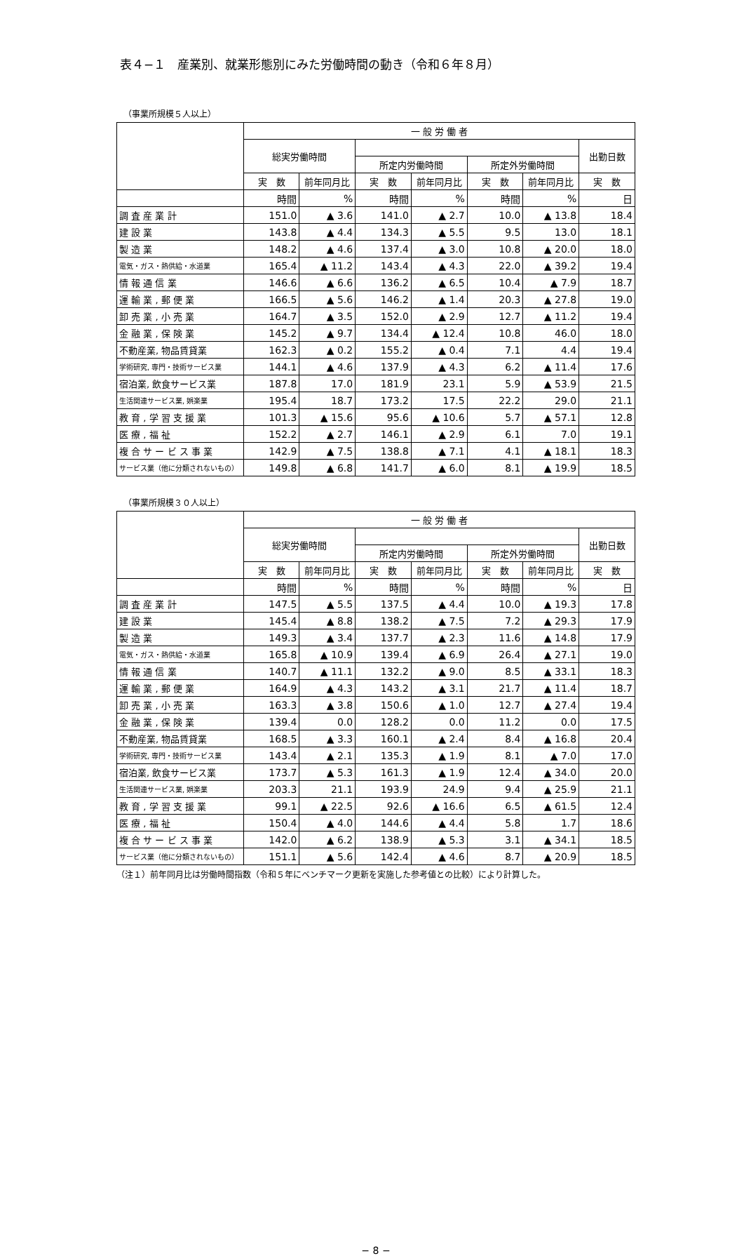表４−１　産業別、就業形態別にみた労働時間の動き（令和６年８月）
（事業所規模５人以上）
| | 一 般 労 働 者 | | | | | | |
| --- | --- | --- | --- | --- | --- | --- | --- |
| | 総実労働時間 | | | | | | 出勤日数 |
| | | | 所定内労働時間 | | 所定外労働時間 | | |
| | 実 数 | 前年同月比 | 実 数 | 前年同月比 | 実 数 | 前年同月比 | 実 数 |
| | 時間 | % | 時間 | % | 時間 | % | 日 |
| 調 査 産 業 計 | 151.0 | ▲ 3.6 | 141.0 | ▲ 2.7 | 10.0 | ▲ 13.8 | 18.4 |
| 建 設 業 | 143.8 | ▲ 4.4 | 134.3 | ▲ 5.5 | 9.5 | 13.0 | 18.1 |
| 製 造 業 | 148.2 | ▲ 4.6 | 137.4 | ▲ 3.0 | 10.8 | ▲ 20.0 | 18.0 |
| 電気・ガス・熱供給・水道業 | 165.4 | ▲ 11.2 | 143.4 | ▲ 4.3 | 22.0 | ▲ 39.2 | 19.4 |
| 情 報 通 信 業 | 146.6 | ▲ 6.6 | 136.2 | ▲ 6.5 | 10.4 | ▲ 7.9 | 18.7 |
| 運 輸 業 , 郵 便 業 | 166.5 | ▲ 5.6 | 146.2 | ▲ 1.4 | 20.3 | ▲ 27.8 | 19.0 |
| 卸 売 業 , 小 売 業 | 164.7 | ▲ 3.5 | 152.0 | ▲ 2.9 | 12.7 | ▲ 11.2 | 19.4 |
| 金 融 業 , 保 険 業 | 145.2 | ▲ 9.7 | 134.4 | ▲ 12.4 | 10.8 | 46.0 | 18.0 |
| 不動産業, 物品賃貸業 | 162.3 | ▲ 0.2 | 155.2 | ▲ 0.4 | 7.1 | 4.4 | 19.4 |
| 学術研究, 専門・技術サービス業 | 144.1 | ▲ 4.6 | 137.9 | ▲ 4.3 | 6.2 | ▲ 11.4 | 17.6 |
| 宿泊業, 飲食サービス業 | 187.8 | 17.0 | 181.9 | 23.1 | 5.9 | ▲ 53.9 | 21.5 |
| 生活関連サービス業, 娯楽業 | 195.4 | 18.7 | 173.2 | 17.5 | 22.2 | 29.0 | 21.1 |
| 教 育 , 学 習 支 援 業 | 101.3 | ▲ 15.6 | 95.6 | ▲ 10.6 | 5.7 | ▲ 57.1 | 12.8 |
| 医 療 , 福 祉 | 152.2 | ▲ 2.7 | 146.1 | ▲ 2.9 | 6.1 | 7.0 | 19.1 |
| 複 合 サ ー ビ ス 事 業 | 142.9 | ▲ 7.5 | 138.8 | ▲ 7.1 | 4.1 | ▲ 18.1 | 18.3 |
| サービス業（他に分類されないもの） | 149.8 | ▲ 6.8 | 141.7 | ▲ 6.0 | 8.1 | ▲ 19.9 | 18.5 |
（事業所規模３０人以上）
| | 一 般 労 働 者 | | | | | | |
| --- | --- | --- | --- | --- | --- | --- | --- |
| | 総実労働時間 | | | | | | 出勤日数 |
| | | | 所定内労働時間 | | 所定外労働時間 | | |
| | 実 数 | 前年同月比 | 実 数 | 前年同月比 | 実 数 | 前年同月比 | 実 数 |
| | 時間 | % | 時間 | % | 時間 | % | 日 |
| 調 査 産 業 計 | 147.5 | ▲ 5.5 | 137.5 | ▲ 4.4 | 10.0 | ▲ 19.3 | 17.8 |
| 建 設 業 | 145.4 | ▲ 8.8 | 138.2 | ▲ 7.5 | 7.2 | ▲ 29.3 | 17.9 |
| 製 造 業 | 149.3 | ▲ 3.4 | 137.7 | ▲ 2.3 | 11.6 | ▲ 14.8 | 17.9 |
| 電気・ガス・熱供給・水道業 | 165.8 | ▲ 10.9 | 139.4 | ▲ 6.9 | 26.4 | ▲ 27.1 | 19.0 |
| 情 報 通 信 業 | 140.7 | ▲ 11.1 | 132.2 | ▲ 9.0 | 8.5 | ▲ 33.1 | 18.3 |
| 運 輸 業 , 郵 便 業 | 164.9 | ▲ 4.3 | 143.2 | ▲ 3.1 | 21.7 | ▲ 11.4 | 18.7 |
| 卸 売 業 , 小 売 業 | 163.3 | ▲ 3.8 | 150.6 | ▲ 1.0 | 12.7 | ▲ 27.4 | 19.4 |
| 金 融 業 , 保 険 業 | 139.4 | 0.0 | 128.2 | 0.0 | 11.2 | 0.0 | 17.5 |
| 不動産業, 物品賃貸業 | 168.5 | ▲ 3.3 | 160.1 | ▲ 2.4 | 8.4 | ▲ 16.8 | 20.4 |
| 学術研究, 専門・技術サービス業 | 143.4 | ▲ 2.1 | 135.3 | ▲ 1.9 | 8.1 | ▲ 7.0 | 17.0 |
| 宿泊業, 飲食サービス業 | 173.7 | ▲ 5.3 | 161.3 | ▲ 1.9 | 12.4 | ▲ 34.0 | 20.0 |
| 生活関連サービス業, 娯楽業 | 203.3 | 21.1 | 193.9 | 24.9 | 9.4 | ▲ 25.9 | 21.1 |
| 教 育 , 学 習 支 援 業 | 99.1 | ▲ 22.5 | 92.6 | ▲ 16.6 | 6.5 | ▲ 61.5 | 12.4 |
| 医 療 , 福 祉 | 150.4 | ▲ 4.0 | 144.6 | ▲ 4.4 | 5.8 | 1.7 | 18.6 |
| 複 合 サ ー ビ ス 事 業 | 142.0 | ▲ 6.2 | 138.9 | ▲ 5.3 | 3.1 | ▲ 34.1 | 18.5 |
| サービス業（他に分類されないもの） | 151.1 | ▲ 5.6 | 142.4 | ▲ 4.6 | 8.7 | ▲ 20.9 | 18.5 |
（注１）前年同月比は労働時間指数（令和５年にベンチマーク更新を実施した参考値との比較）により計算した。
− 8 −